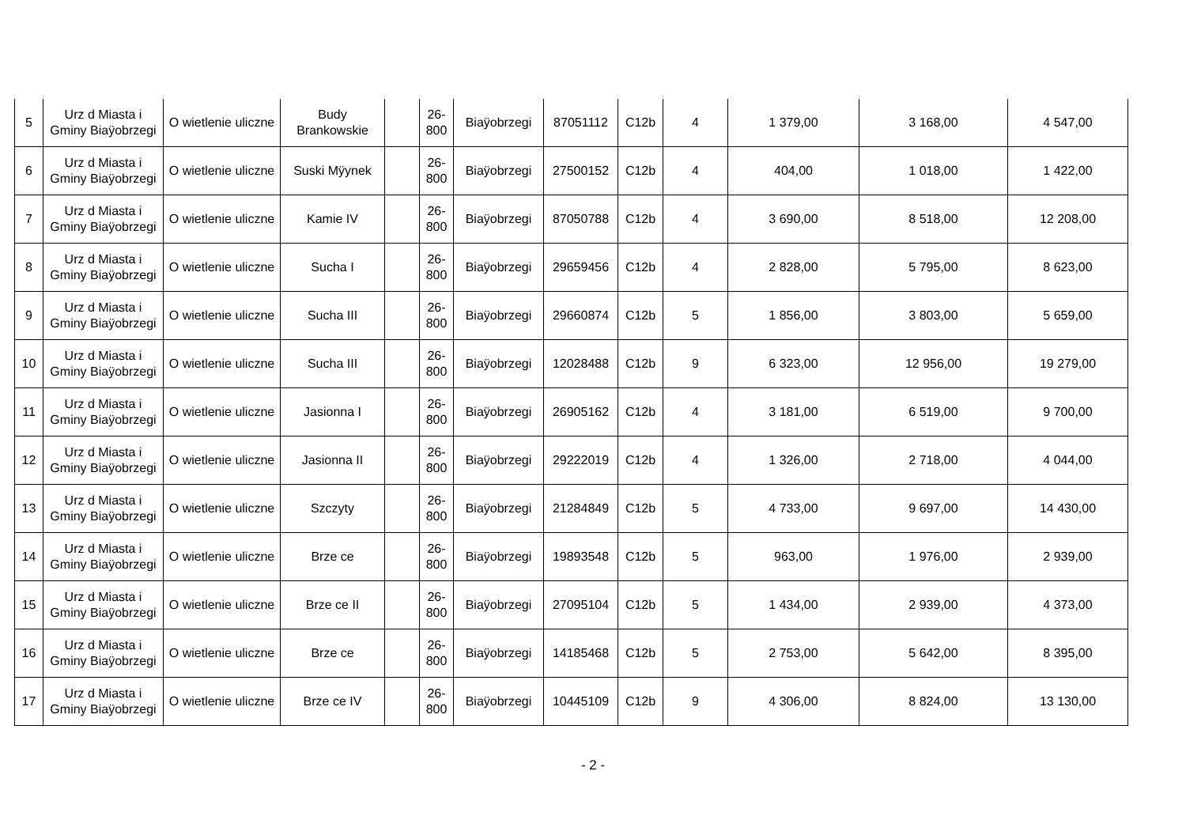| 5 | Urz d Miasta i Gminy Biaÿobrzegi | O wietlenie uliczne | Budy Brankowskie | | 26-800 | Biaÿobrzegi | 87051112 | C12b | 4 | 1 379,00 | 3 168,00 | 4 547,00 |
| 6 | Urz d Miasta i Gminy Biaÿobrzegi | O wietlenie uliczne | Suski Mÿynek | | 26-800 | Biaÿobrzegi | 27500152 | C12b | 4 | 404,00 | 1 018,00 | 1 422,00 |
| 7 | Urz d Miasta i Gminy Biaÿobrzegi | O wietlenie uliczne | Kamie IV | | 26-800 | Biaÿobrzegi | 87050788 | C12b | 4 | 3 690,00 | 8 518,00 | 12 208,00 |
| 8 | Urz d Miasta i Gminy Biaÿobrzegi | O wietlenie uliczne | Sucha I | | 26-800 | Biaÿobrzegi | 29659456 | C12b | 4 | 2 828,00 | 5 795,00 | 8 623,00 |
| 9 | Urz d Miasta i Gminy Biaÿobrzegi | O wietlenie uliczne | Sucha III | | 26-800 | Biaÿobrzegi | 29660874 | C12b | 5 | 1 856,00 | 3 803,00 | 5 659,00 |
| 10 | Urz d Miasta i Gminy Biaÿobrzegi | O wietlenie uliczne | Sucha III | | 26-800 | Biaÿobrzegi | 12028488 | C12b | 9 | 6 323,00 | 12 956,00 | 19 279,00 |
| 11 | Urz d Miasta i Gminy Biaÿobrzegi | O wietlenie uliczne | Jasionna I | | 26-800 | Biaÿobrzegi | 26905162 | C12b | 4 | 3 181,00 | 6 519,00 | 9 700,00 |
| 12 | Urz d Miasta i Gminy Biaÿobrzegi | O wietlenie uliczne | Jasionna II | | 26-800 | Biaÿobrzegi | 29222019 | C12b | 4 | 1 326,00 | 2 718,00 | 4 044,00 |
| 13 | Urz d Miasta i Gminy Biaÿobrzegi | O wietlenie uliczne | Szczyty | | 26-800 | Biaÿobrzegi | 21284849 | C12b | 5 | 4 733,00 | 9 697,00 | 14 430,00 |
| 14 | Urz d Miasta i Gminy Biaÿobrzegi | O wietlenie uliczne | Brze ce | | 26-800 | Biaÿobrzegi | 19893548 | C12b | 5 | 963,00 | 1 976,00 | 2 939,00 |
| 15 | Urz d Miasta i Gminy Biaÿobrzegi | O wietlenie uliczne | Brze ce II | | 26-800 | Biaÿobrzegi | 27095104 | C12b | 5 | 1 434,00 | 2 939,00 | 4 373,00 |
| 16 | Urz d Miasta i Gminy Biaÿobrzegi | O wietlenie uliczne | Brze ce | | 26-800 | Biaÿobrzegi | 14185468 | C12b | 5 | 2 753,00 | 5 642,00 | 8 395,00 |
| 17 | Urz d Miasta i Gminy Biaÿobrzegi | O wietlenie uliczne | Brze ce IV | | 26-800 | Biaÿobrzegi | 10445109 | C12b | 9 | 4 306,00 | 8 824,00 | 13 130,00 |
- 2 -